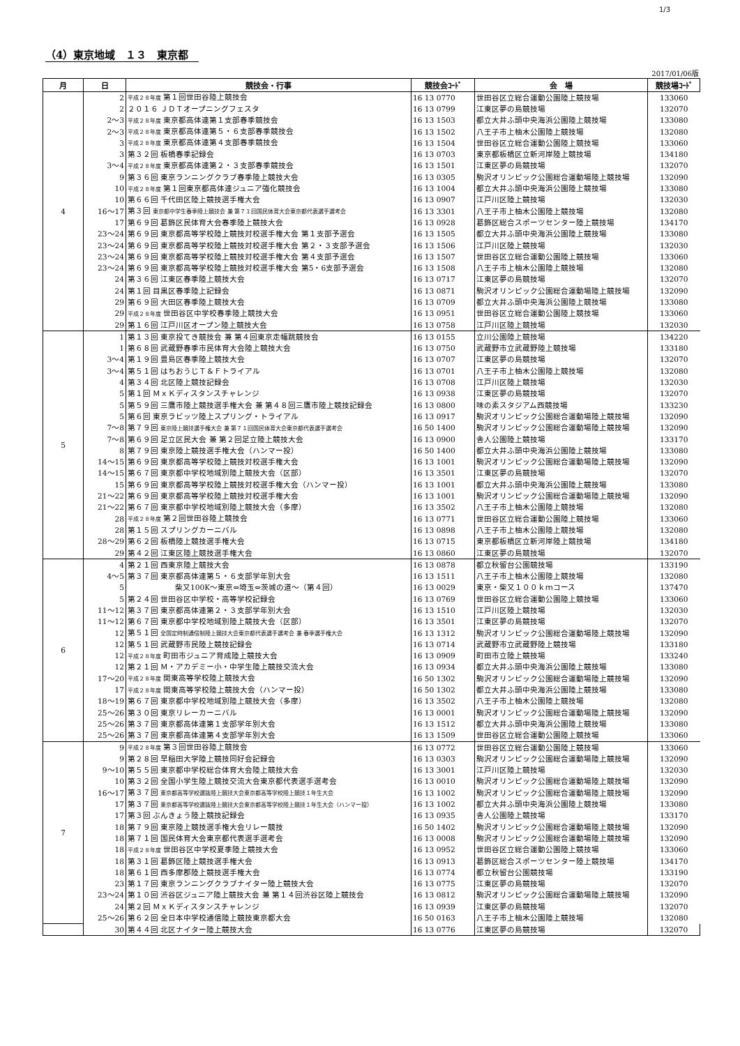1/3
（4）東京地域　１３　東京都
2017/01/06版
| 月 | 日 | 競技会・行事 | 競技会ｺｰﾄﾞ | 会 場 | 競技場ｺｰﾄﾞ |
| --- | --- | --- | --- | --- | --- |
| 4 | 2 | 平成２８年度 第１回世田谷陸上競技会 | 16 13 0770 | 世田谷区立総合運動公園陸上競技場 | 133060 |
| | 2 | ２０１６ ＪＤＴオープニングフェスタ | 16 13 0799 | 江東区夢の島競技場 | 132070 |
| | 2〜3 | 平成２８年度 東京都高体連第１支部春季競技会 | 16 13 1503 | 都立大井ふ頭中央海浜公園陸上競技場 | 133080 |
| | 2〜3 | 平成２８年度 東京都高体連第５・６支部春季競技会 | 16 13 1502 | 八王子市上柚木公園陸上競技場 | 132080 |
| | 3 | 平成２８年度 東京都高体連第４支部春季競技会 | 16 13 1504 | 世田谷区立総合運動公園陸上競技場 | 133060 |
| | 3 | 第３２回 板橋春季記録会 | 16 13 0703 | 東京都板橋区立新河岸陸上競技場 | 134180 |
| | 3〜4 | 平成２８年度 東京都高体連第２・３支部春季競技会 | 16 13 1501 | 江東区夢の島競技場 | 132070 |
| | 9 | 第３６回 東京ランニングクラブ春季陸上競技大会 | 16 13 0305 | 駒沢オリンピック公園総合運動場陸上競技場 | 132090 |
| | 10 | 平成２８年度 第１回東京都高体連ジュニア強化競技会 | 16 13 1004 | 都立大井ふ頭中央海浜公園陸上競技場 | 133080 |
| | 10 | 第６６回 千代田区陸上競技選手権大会 | 16 13 0907 | 江戸川区陸上競技場 | 132030 |
| | 16〜17 | 第３回 東京都中学生春季陸上競技会 兼 第７１回国民体育大会東京都代表選手選考会 | 16 13 3301 | 八王子市上柚木公園陸上競技場 | 132080 |
| | 17 | 第６９回 葛飾区民体育大会春季陸上競技大会 | 16 13 0928 | 葛飾区総合スポーツセンター陸上競技場 | 134170 |
| | 23〜24 | 第６９回 東京都高等学校陸上競技対校選手権大会 第１支部予選会 | 16 13 1505 | 都立大井ふ頭中央海浜公園陸上競技場 | 133080 |
| | 23〜24 | 第６９回 東京都高等学校陸上競技対校選手権大会 第２・３支部予選会 | 16 13 1506 | 江戸川区陸上競技場 | 132030 |
| | 23〜24 | 第６９回 東京都高等学校陸上競技対校選手権大会 第４支部予選会 | 16 13 1507 | 世田谷区立総合運動公園陸上競技場 | 133060 |
| | 23〜24 | 第６９回 東京都高等学校陸上競技対校選手権大会 第5・6支部予選会 | 16 13 1508 | 八王子市上柚木公園陸上競技場 | 132080 |
| | 24 | 第３６回 江東区春季陸上競技大会 | 16 13 0717 | 江東区夢の島競技場 | 132070 |
| | 24 | 第１回 目黒区春季陸上記録会 | 16 13 0871 | 駒沢オリンピック公園総合運動場陸上競技場 | 132090 |
| | 29 | 第６９回 大田区春季陸上競技大会 | 16 13 0709 | 都立大井ふ頭中央海浜公園陸上競技場 | 133080 |
| | 29 | 平成２８年度 世田谷区中学校春季陸上競技大会 | 16 13 0951 | 世田谷区立総合運動公園陸上競技場 | 133060 |
| | 29 | 第１６回 江戸川区オープン陸上競技大会 | 16 13 0758 | 江戸川区陸上競技場 | 132030 |
| 5 | 1 | 第１３回 東京投てき競技会 兼 第４回東京走幅跳競技会 | 16 13 0155 | 立川公園陸上競技場 | 134220 |
| | 1 | 第６８回 武蔵野春季市民体育大会陸上競技大会 | 16 13 0750 | 武蔵野市立武蔵野陸上競技場 | 133180 |
| | 3〜4 | 第１９回 豊島区春季陸上競技大会 | 16 13 0707 | 江東区夢の島競技場 | 132070 |
| | 3〜4 | 第５１回 はちおうじＴ＆Ｆトライアル | 16 13 0701 | 八王子市上柚木公園陸上競技場 | 132080 |
| | 4 | 第３４回 北区陸上競技記録会 | 16 13 0708 | 江戸川区陸上競技場 | 132030 |
| | 5 | 第１回 ＭｘＫディスタンスチャレンジ | 16 13 0938 | 江東区夢の島競技場 | 132070 |
| | 5 | 第５９回 三鷹市陸上競技選手権大会 兼 第４８回三鷹市陸上競技記録会 | 16 13 0800 | 味の素スタジアム西競技場 | 133230 |
| | 5 | 第６回 東京ラビッツ陸上スプリング・トライアル | 16 13 0917 | 駒沢オリンピック公園総合運動場陸上競技場 | 132090 |
| | 7〜8 | 第７９回 東京陸上競技選手権大会 兼 第７１回国民体育大会東京都代表選手選考会 | 16 50 1400 | 駒沢オリンピック公園総合運動場陸上競技場 | 132090 |
| | 7〜8 | 第６９回 足立区民大会 兼 第２回足立陸上競技大会 | 16 13 0900 | 舎人公園陸上競技場 | 133170 |
| | 8 | 第７９回 東京陸上競技選手権大会（ハンマー投） | 16 50 1400 | 都立大井ふ頭中央海浜公園陸上競技場 | 133080 |
| | 14〜15 | 第６９回 東京都高等学校陸上競技対校選手権大会 | 16 13 1001 | 駒沢オリンピック公園総合運動場陸上競技場 | 132090 |
| | 14〜15 | 第６７回 東京都中学校地域別陸上競技大会（区部） | 16 13 3501 | 江東区夢の島競技場 | 132070 |
| | 15 | 第６９回 東京都高等学校陸上競技対校選手権大会（ハンマー投） | 16 13 1001 | 都立大井ふ頭中央海浜公園陸上競技場 | 133080 |
| | 21〜22 | 第６９回 東京都高等学校陸上競技対校選手権大会 | 16 13 1001 | 駒沢オリンピック公園総合運動場陸上競技場 | 132090 |
| | 21〜22 | 第６７回 東京都中学校地域別陸上競技大会（多摩） | 16 13 3502 | 八王子市上柚木公園陸上競技場 | 132080 |
| | 28 | 平成２８年度 第２回世田谷陸上競技会 | 16 13 0771 | 世田谷区立総合運動公園陸上競技場 | 133060 |
| | 28 | 第１５回 スプリングカーニバル | 16 13 0898 | 八王子市上柚木公園陸上競技場 | 132080 |
| | 28〜29 | 第６２回 板橋陸上競技選手権大会 | 16 13 0715 | 東京都板橋区立新河岸陸上競技場 | 134180 |
| | 29 | 第４２回 江東区陸上競技選手権大会 | 16 13 0860 | 江東区夢の島競技場 | 132070 |
| 6 | 4 | 第２１回 西東京陸上競技大会 | 16 13 0878 | 都立秋留台公園競技場 | 133190 |
| | 4〜5 | 第３７回 東京都高体連第５・６支部学年別大会 | 16 13 1511 | 八王子市上柚木公園陸上競技場 | 132080 |
| | 5 | 柴又100K〜東京⇔埼玉⇔茨城の道〜（第４回） | 16 13 0029 | 東京・柴又１００ｋｍコース | 137470 |
| | 5 | 第２４回 世田谷区中学校・高等学校記録会 | 16 13 0769 | 世田谷区立総合運動公園陸上競技場 | 133060 |
| | 11〜12 | 第３７回 東京都高体連第２・３支部学年別大会 | 16 13 1510 | 江戸川区陸上競技場 | 132030 |
| | 11〜12 | 第６７回 東京都中学校地域別陸上競技大会（区部） | 16 13 3501 | 江東区夢の島競技場 | 132070 |
| | 12 | 第５１回 全国定時制通信制陸上競技大会東京都代表選手選考会 兼 春季選手権大会 | 16 13 1312 | 駒沢オリンピック公園総合運動場陸上競技場 | 132090 |
| | 12 | 第５１回 武蔵野市民陸上競技記録会 | 16 13 0714 | 武蔵野市立武蔵野陸上競技場 | 133180 |
| | 12 | 平成２８年度 町田市ジュニア育成陸上競技大会 | 16 13 0909 | 町田市立陸上競技場 | 133240 |
| | 12 | 第２１回 Ｍ・アカデミー小・中学生陸上競技交流大会 | 16 13 0934 | 都立大井ふ頭中央海浜公園陸上競技場 | 133080 |
| | 17〜20 | 平成２８年度 関東高等学校陸上競技大会 | 16 50 1302 | 駒沢オリンピック公園総合運動場陸上競技場 | 132090 |
| | 17 | 平成２８年度 関東高等学校陸上競技大会（ハンマー投） | 16 50 1302 | 都立大井ふ頭中央海浜公園陸上競技場 | 133080 |
| | 18〜19 | 第６７回 東京都中学校地域別陸上競技大会（多摩） | 16 13 3502 | 八王子市上柚木公園陸上競技場 | 132080 |
| | 25〜26 | 第３０回 東京リレーカーニバル | 16 13 0001 | 駒沢オリンピック公園総合運動場陸上競技場 | 132090 |
| | 25〜26 | 第３７回 東京都高体連第１支部学年別大会 | 16 13 1512 | 都立大井ふ頭中央海浜公園陸上競技場 | 133080 |
| | 25〜26 | 第３７回 東京都高体連第４支部学年別大会 | 16 13 1509 | 世田谷区立総合運動公園陸上競技場 | 133060 |
| 7 | 9 | 平成２８年度 第３回世田谷陸上競技会 | 16 13 0772 | 世田谷区立総合運動公園陸上競技場 | 133060 |
| | 9 | 第２８回 早稲田大学陸上競技同好会記録会 | 16 13 0303 | 駒沢オリンピック公園総合運動場陸上競技場 | 132090 |
| | 9〜10 | 第５５回 東京都中学校総合体育大会陸上競技大会 | 16 13 3001 | 江戸川区陸上競技場 | 132030 |
| | 10 | 第３２回 全国小学生陸上競技交流大会東京都代表選手選考会 | 16 13 0010 | 駒沢オリンピック公園総合運動場陸上競技場 | 132090 |
| | 16〜17 | 第３７回 東京都高等学校選抜陸上競技大会東京都高等学校陸上競技１年生大会 | 16 13 1002 | 駒沢オリンピック公園総合運動場陸上競技場 | 132090 |
| | 17 | 第３７回 東京都高等学校選抜陸上競技大会東京都高等学校陸上競技１年生大会（ハンマー投） | 16 13 1002 | 都立大井ふ頭中央海浜公園陸上競技場 | 133080 |
| | 17 | 第３回 ぶんきょう陸上競技記録会 | 16 13 0935 | 舎人公園陸上競技場 | 133170 |
| | 18 | 第７９回 東京陸上競技選手権大会リレー競技 | 16 50 1402 | 駒沢オリンピック公園総合運動場陸上競技場 | 132090 |
| | 18 | 第７１回 国民体育大会東京都代表選手選考会 | 16 13 0008 | 駒沢オリンピック公園総合運動場陸上競技場 | 132090 |
| | 18 | 平成２８年度 世田谷区中学校夏季陸上競技大会 | 16 13 0952 | 世田谷区立総合運動公園陸上競技場 | 133060 |
| | 18 | 第３１回 葛飾区陸上競技選手権大会 | 16 13 0913 | 葛飾区総合スポーツセンター陸上競技場 | 134170 |
| | 18 | 第６１回 西多摩郡陸上競技選手権大会 | 16 13 0774 | 都立秋留台公園競技場 | 133190 |
| | 23 | 第１７回 東京ランニングクラブナイター陸上競技大会 | 16 13 0775 | 江東区夢の島競技場 | 132070 |
| | 23〜24 | 第１０回 渋谷区ジュニア陸上競技大会 兼 第１４回渋谷区陸上競技会 | 16 13 0812 | 駒沢オリンピック公園総合運動場陸上競技場 | 132090 |
| | 24 | 第２回 ＭｘＫディスタンスチャレンジ | 16 13 0939 | 江東区夢の島競技場 | 132070 |
| | 25〜26 | 第６２回 全日本中学校通信陸上競技東京都大会 | 16 50 0163 | 八王子市上柚木公園陸上競技場 | 132080 |
| | 30 | 第４４回 北区ナイター陸上競技大会 | 16 13 0776 | 江東区夢の島競技場 | 132070 |